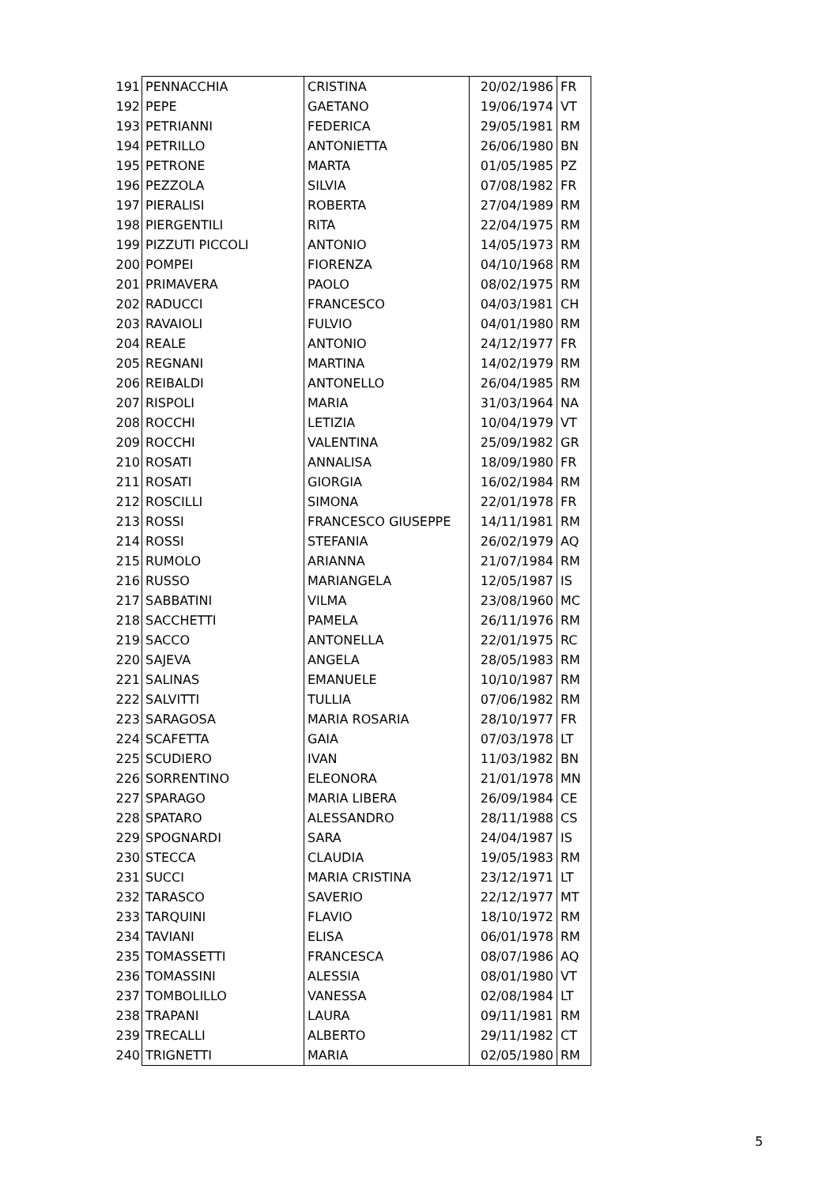| 191 | PENNACCHIA | CRISTINA | 20/02/1986 | FR |
| 192 | PEPE | GAETANO | 19/06/1974 | VT |
| 193 | PETRIANNI | FEDERICA | 29/05/1981 | RM |
| 194 | PETRILLO | ANTONIETTA | 26/06/1980 | BN |
| 195 | PETRONE | MARTA | 01/05/1985 | PZ |
| 196 | PEZZOLA | SILVIA | 07/08/1982 | FR |
| 197 | PIERALISI | ROBERTA | 27/04/1989 | RM |
| 198 | PIERGENTILI | RITA | 22/04/1975 | RM |
| 199 | PIZZUTI PICCOLI | ANTONIO | 14/05/1973 | RM |
| 200 | POMPEI | FIORENZA | 04/10/1968 | RM |
| 201 | PRIMAVERA | PAOLO | 08/02/1975 | RM |
| 202 | RADUCCI | FRANCESCO | 04/03/1981 | CH |
| 203 | RAVAIOLI | FULVIO | 04/01/1980 | RM |
| 204 | REALE | ANTONIO | 24/12/1977 | FR |
| 205 | REGNANI | MARTINA | 14/02/1979 | RM |
| 206 | REIBALDI | ANTONELLO | 26/04/1985 | RM |
| 207 | RISPOLI | MARIA | 31/03/1964 | NA |
| 208 | ROCCHI | LETIZIA | 10/04/1979 | VT |
| 209 | ROCCHI | VALENTINA | 25/09/1982 | GR |
| 210 | ROSATI | ANNALISA | 18/09/1980 | FR |
| 211 | ROSATI | GIORGIA | 16/02/1984 | RM |
| 212 | ROSCILLI | SIMONA | 22/01/1978 | FR |
| 213 | ROSSI | FRANCESCO GIUSEPPE | 14/11/1981 | RM |
| 214 | ROSSI | STEFANIA | 26/02/1979 | AQ |
| 215 | RUMOLO | ARIANNA | 21/07/1984 | RM |
| 216 | RUSSO | MARIANGELA | 12/05/1987 | IS |
| 217 | SABBATINI | VILMA | 23/08/1960 | MC |
| 218 | SACCHETTI | PAMELA | 26/11/1976 | RM |
| 219 | SACCO | ANTONELLA | 22/01/1975 | RC |
| 220 | SAJEVA | ANGELA | 28/05/1983 | RM |
| 221 | SALINAS | EMANUELE | 10/10/1987 | RM |
| 222 | SALVITTI | TULLIA | 07/06/1982 | RM |
| 223 | SARAGOSA | MARIA ROSARIA | 28/10/1977 | FR |
| 224 | SCAFETTA | GAIA | 07/03/1978 | LT |
| 225 | SCUDIERO | IVAN | 11/03/1982 | BN |
| 226 | SORRENTINO | ELEONORA | 21/01/1978 | MN |
| 227 | SPARAGO | MARIA LIBERA | 26/09/1984 | CE |
| 228 | SPATARO | ALESSANDRO | 28/11/1988 | CS |
| 229 | SPOGNARDI | SARA | 24/04/1987 | IS |
| 230 | STECCA | CLAUDIA | 19/05/1983 | RM |
| 231 | SUCCI | MARIA CRISTINA | 23/12/1971 | LT |
| 232 | TARASCO | SAVERIO | 22/12/1977 | MT |
| 233 | TARQUINI | FLAVIO | 18/10/1972 | RM |
| 234 | TAVIANI | ELISA | 06/01/1978 | RM |
| 235 | TOMASSETTI | FRANCESCA | 08/07/1986 | AQ |
| 236 | TOMASSINI | ALESSIA | 08/01/1980 | VT |
| 237 | TOMBOLILLO | VANESSA | 02/08/1984 | LT |
| 238 | TRAPANI | LAURA | 09/11/1981 | RM |
| 239 | TRECALLI | ALBERTO | 29/11/1982 | CT |
| 240 | TRIGNETTI | MARIA | 02/05/1980 | RM |
5